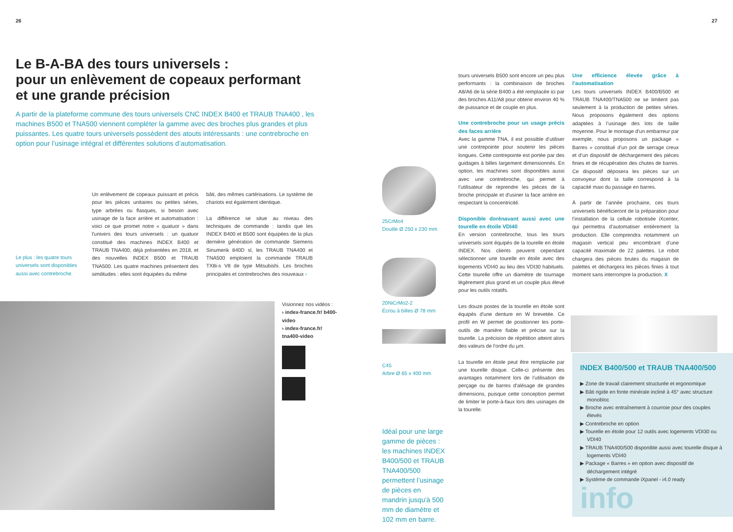26 27
Le B-A-BA des tours universels :
pour un enlèvement de copeaux performant
et une grande précision
A partir de la plateforme commune des tours universels CNC INDEX B400 et TRAUB TNA400 , les machines B500 et TNA500 viennent compléter la gamme avec des broches plus grandes et plus puissantes. Les quatre tours universels possèdent des atouts intéressants : une contrebroche en option pour l’usinage intégral et différentes solutions d’automatisation.
Le plus : les quatre tours universels sont disponibles aussi avec contrebroche.
Un enlèvement de copeaux puissant et précis pour les pièces unitaires ou petites séries, type arbrées ou flasques, si besoin avec usinage de la face arrière et automatisation : voici ce que promet notre « quatuor » dans l'univers des tours universels : un quatuor constitué des machines INDEX B400 et TRAUB TNA400, déjà présentées en 2018, et des nouvelles INDEX B500 et TRAUB TNA500. Les quatre machines présentent des similitudes : elles sont équipées du même
bâti, des mêmes cartérisations. Le système de chariots est également identique.
La différence se situe au niveau des techniques de commande : tandis que les INDEX B400 et B500 sont équipées de la plus dernière génération de commande Siemens Sinumerik 840D sl, les TRAUB TNA400 et TNA500 emploient la commande TRAUB TX8i-s V8 de type Mitsubishi. Les broches principales et contrebroches des nouveaux ›
Visionnez nos vidéos :
› index-france.fr/ b400-video
› index-france.fr/ tna400-video
25CrMo4
Douille Ø 250 x 230 mm
20NiCrMo2-2
Écrou à billes Ø 78 mm
C45
Arbre Ø 65 x 400 mm
Idéal pour une large gamme de pièces : les machines INDEX B400/500 et TRAUB TNA400/500 permettent l’usinage de pièces en mandrin jusqu'à 500 mm de diamètre et 102 mm en barre.
tours universels B500 sont encore un peu plus performants : la combinaison de broches A8/A6 de la série B400 a été remplacée ici par des broches A11/A8 pour obtenir environ 40 % de puissance et de couple en plus.
Une contrebroche pour un usage précis des faces arrière
Avec la gamme TNA, il est possible d’utiliser une contrepointe pour soutenir les pièces longues. Cette contrepointe est portée par des guidages à billes largement dimensionnés. En option, les machines sont disponibles aussi avec une contrebroche, qui permet à l’utilisateur de reprendre les pièces de la broche principale et d'usiner la face arrière en respectant la concentricité.
Disponible dorénavant aussi avec une tourelle en étoile VDI40
En version contrebroche, tous les tours universels sont équipés de la tourelle en étoile INDEX. Nos clients peuvent cependant sélectionner une tourelle en étoile avec des logements VDI40 au lieu des VDI30 habituels. Cette tourelle offre un diamètre de tournage légèrement plus grand et un couple plus élevé pour les outils rotatifs.
Les douze postes de la tourelle en étoile sont équipés d'une denture en W brevetée. Ce profil en W permet de positionner les porte-outils de manière fiable et précise sur la tourelle. La précision de répétition atteint alors des valeurs de l’ordre du µm.
La tourelle en étoile peut être remplacée par une tourelle disque. Celle-ci présente des avantages notamment lors de l’utilisation de perçage ou de barres d'alésage de grandes dimensions, puisque cette conception permet de limiter le porte-à-faux lors des usinages de la tourelle.
Une efficience élevée grâce à l’automatisation
Les tours universels INDEX B400/B500 et TRAUB TNA400/TNA500 ne se limitent pas seulement à la production de petites séries. Nous proposons également des options adaptées à l’usinage des lots de taille moyenne. Pour le montage d'un embarreur par exemple, nous proposons un package « Barres » constitué d’un pot de serrage creux et d’un dispositif de déchargement des pièces finies et de récupération des chutes de barres. Ce dispositif déposera les pièces sur un convoyeur dont la taille correspond à la capacité maxi du passage en barres.
À partir de l’année prochaine, ces tours universels bénéficieront de la préparation pour l’installation de la cellule robotisée iXcenter, qui permettra d’automatiser entièrement la production. Elle comprendra notamment un magasin vertical peu encombrant d’une capacité maximale de 22 palettes. Le robot chargera des pièces brutes du magasin de palettes et déchargera les pièces finies à tout moment sans interrompre la production. X
INDEX B400/500 et TRAUB TNA400/500
▶ Zone de travail clairement structurée et ergonomique
▶ Bâti rigide en fonte minérale incliné à 45° avec structure monobloc
▶ Broche avec entraînement à courroie pour des couples élevés
▶ Contrebroche en option
▶ Tourelle en étoile pour 12 outils avec logements VDI30 ou VDI40
▶ TRAUB TNA400/500 disponible aussi avec tourelle disque à logements VDI40
▶ Package « Barres » en option avec dispositif de déchargement intégré
▶ Système de commande iXpanel - i4.0 ready
info